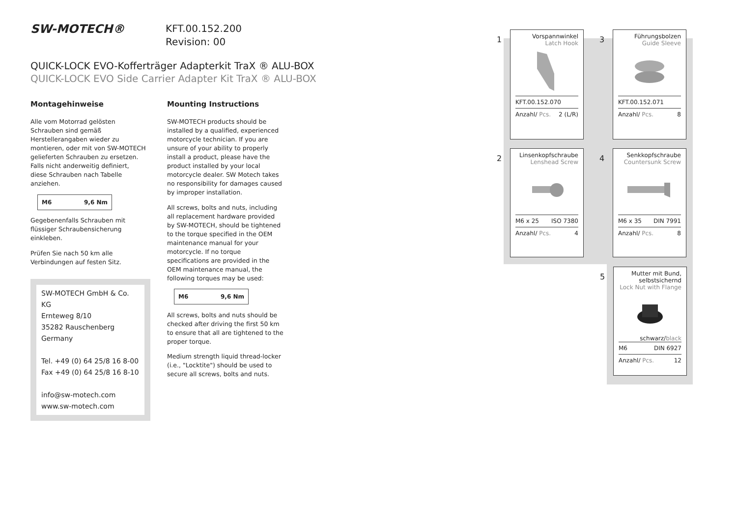SW-MOTECH® KFT.00.152.200
Revision: 00
QUICK-LOCK EVO-Kofferträger Adapterkit TraX ® ALU-BOX
QUICK-LOCK EVO Side Carrier Adapter Kit TraX ® ALU-BOX
Montagehinweise
Alle vom Motorrad gelösten Schrauben sind gemäß Herstellerangaben wieder zu montieren, oder mit von SW-MOTECH gelieferten Schrauben zu ersetzen. Falls nicht anderweitig definiert, diese Schrauben nach Tabelle anziehen.
| M6 | 9,6 Nm |
Gegebenenfalls Schrauben mit flüssiger Schraubensicherung einkleben.
Prüfen Sie nach 50 km alle Verbindungen auf festen Sitz.
SW-MOTECH GmbH & Co. KG
Ernteweg 8/10
35282 Rauschenberg
Germany
Tel. +49 (0) 64 25/8 16 8-00
Fax +49 (0) 64 25/8 16 8-10
info@sw-motech.com
www.sw-motech.com
Mounting Instructions
SW-MOTECH products should be installed by a qualified, experienced motorcycle technician. If you are unsure of your ability to properly install a product, please have the product installed by your local motorcycle dealer. SW Motech takes no responsibility for damages caused by improper installation.
All screws, bolts and nuts, including all replacement hardware provided by SW-MOTECH, should be tightened to the torque specified in the OEM maintenance manual for your motorcycle. If no torque specifications are provided in the OEM maintenance manual, the following torques may be used:
| M6 | 9,6 Nm |
All screws, bolts and nuts should be checked after driving the first 50 km to ensure that all are tightened to the proper torque.
Medium strength liquid thread-locker (i.e., "Locktite") should be used to secure all screws, bolts and nuts.
1
Vorspannwinkel
Latch Hook
KFT.00.152.070
Anzahl/ Pcs. 2 (L/R)
3
Führungsbolzen
Guide Sleeve
KFT.00.152.071
Anzahl/ Pcs. 8
2
Linsenkopfschraube
Lenshead Screw
M6 x 25 ISO 7380
Anzahl/ Pcs. 4
4
Senkkopfschraube
Countersunk Screw
M6 x 35 DIN 7991
Anzahl/ Pcs. 8
5
Mutter mit Bund, selbstsichernd
Lock Nut with Flange
schwarz/black
M6 DIN 6927
Anzahl/ Pcs. 12